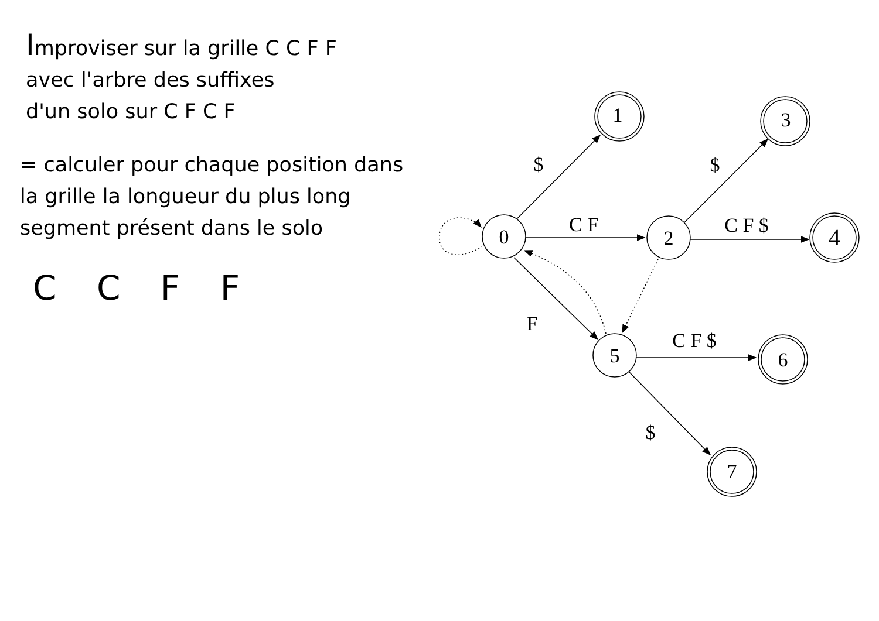Improviser sur la grille C C F F
avec l'arbre des suffixes
d'un solo sur C F C F
= calculer pour chaque position dans
la grille la longueur du plus long
segment présent dans le solo
C C F F
0
2
5
1
3
4
6
7
$
C F
F
$
C F $
C F $
$